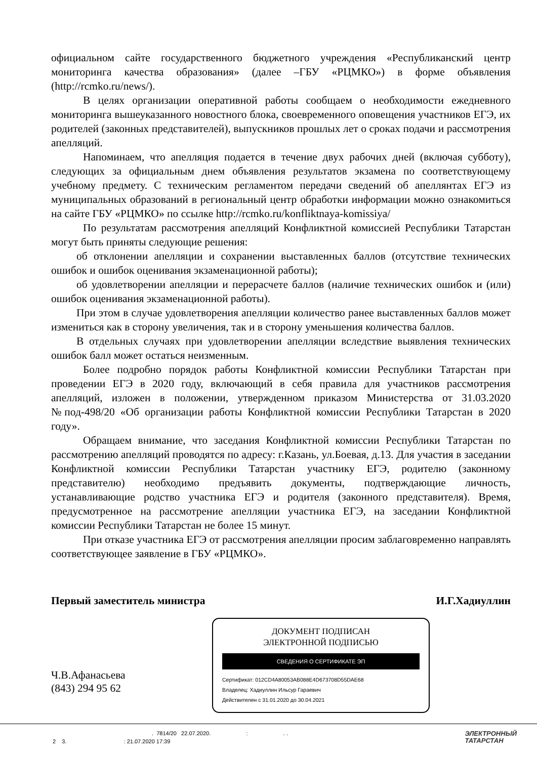официальном сайте государственного бюджетного учреждения «Республиканский центр мониторинга качества образования» (далее –ГБУ «РЦМКО») в форме объявления (http://rcmko.ru/news/).
В целях организации оперативной работы сообщаем о необходимости ежедневного мониторинга вышеуказанного новостного блока, своевременного оповещения участников ЕГЭ, их родителей (законных представителей), выпускников прошлых лет о сроках подачи и рассмотрения апелляций.
Напоминаем, что апелляция подается в течение двух рабочих дней (включая субботу), следующих за официальным днем объявления результатов экзамена по соответствующему учебному предмету. С техническим регламентом передачи сведений об апеллянтах ЕГЭ из муниципальных образований в региональный центр обработки информации можно ознакомиться на сайте ГБУ «РЦМКО» по ссылке http://rcmko.ru/konfliktnaya-komissiya/
По результатам рассмотрения апелляций Конфликтной комиссией Республики Татарстан могут быть приняты следующие решения:
об отклонении апелляции и сохранении выставленных баллов (отсутствие технических ошибок и ошибок оценивания экзаменационной работы);
об удовлетворении апелляции и перерасчете баллов (наличие технических ошибок и (или) ошибок оценивания экзаменационной работы).
При этом в случае удовлетворения апелляции количество ранее выставленных баллов может измениться как в сторону увеличения, так и в сторону уменьшения количества баллов.
В отдельных случаях при удовлетворении апелляции вследствие выявления технических ошибок балл может остаться неизменным.
Более подробно порядок работы Конфликтной комиссии Республики Татарстан при проведении ЕГЭ в 2020 году, включающий в себя правила для участников рассмотрения апелляций, изложен в положении, утвержденном приказом Министерства от 31.03.2020 №под-498/20 «Об организации работы Конфликтной комиссии Республики Татарстан в 2020 году».
Обращаем внимание, что заседания Конфликтной комиссии Республики Татарстан по рассмотрению апелляций проводятся по адресу: г.Казань, ул.Боевая, д.13. Для участия в заседании Конфликтной комиссии Республики Татарстан участнику ЕГЭ, родителю (законному представителю) необходимо предъявить документы, подтверждающие личность, устанавливающие родство участника ЕГЭ и родителя (законного представителя). Время, предусмотренное на рассмотрение апелляции участника ЕГЭ, на заседании Конфликтной комиссии Республики Татарстан не более 15 минут.
При отказе участника ЕГЭ от рассмотрения апелляции просим заблаговременно направлять соответствующее заявление в ГБУ «РЦМКО».
Первый заместитель министра И.Г.Хадиуллин
Ч.В.Афанасьева
(843) 294 95 62
ДОКУМЕНТ ПОДПИСАН
ЭЛЕКТРОННОЙ ПОДПИСЬЮ
СВЕДЕНИЯ О СЕРТИФИКАТЕ ЭП
Сертификат: 012CD4A80053AB088E4D673708D55DAE68
Владелец: Хадиуллин Ильсур Гараевич
Действителен с 31.01.2020 до 30.04.2021
. 7814/20 22.07.2020. : . .
2 3. : 21.07.2020 17:39
ЭЛЕКТРОННЫЙ
ТАТАРСТАН